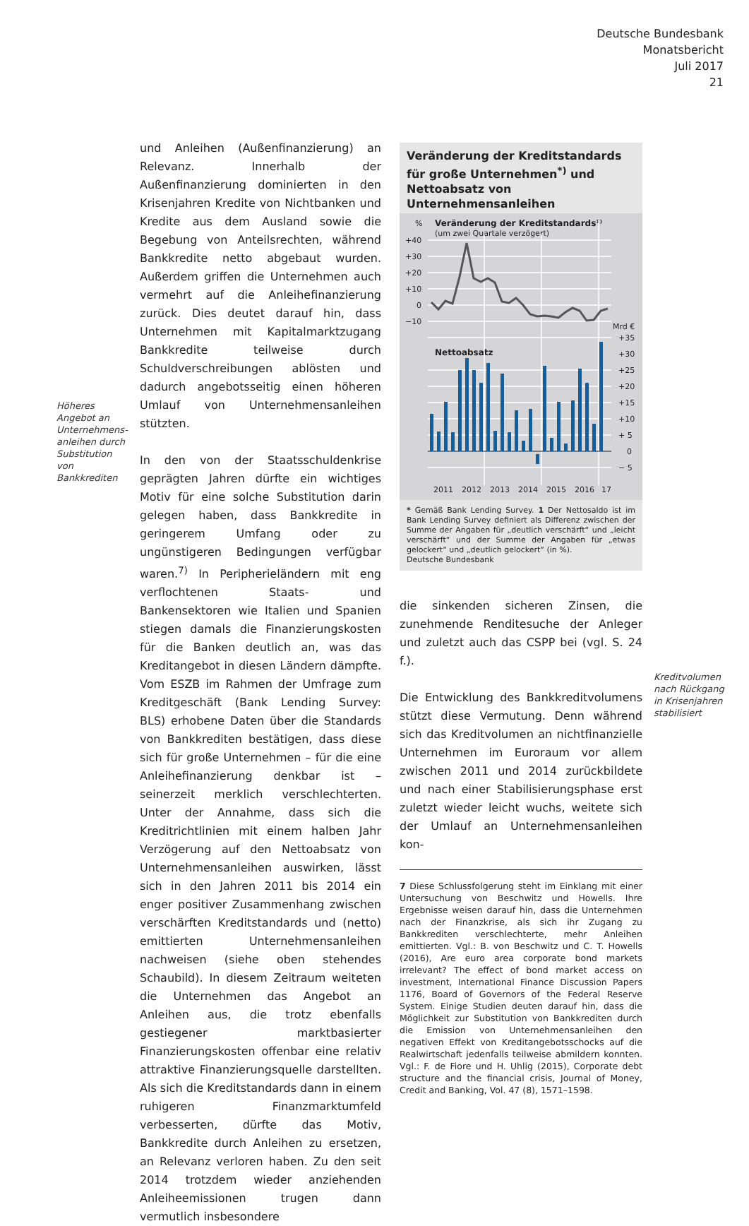Deutsche Bundesbank
Monatsbericht
Juli 2017
21
und Anleihen (Außenfinanzierung) an Relevanz. Innerhalb der Außenfinanzierung dominierten in den Krisenjahren Kredite von Nichtbanken und Kredite aus dem Ausland sowie die Begebung von Anteilsrechten, während Bankkredite netto abgebaut wurden. Außerdem griffen die Unternehmen auch vermehrt auf die Anleihefinanzierung zurück. Dies deutet darauf hin, dass Unternehmen mit Kapitalmarktzugang Bankkredite teilweise durch Schuldverschreibungen ablösten und dadurch angebotsseitig einen höheren Umlauf von Unternehmensanleihen stützten.
In den von der Staatsschuldenkrise geprägten Jahren dürfte ein wichtiges Motiv für eine solche Substitution darin gelegen haben, dass Bankkredite in geringerem Umfang oder zu ungünstigeren Bedingungen verfügbar waren.<sup>7)</sup> In Peripherieländern mit eng verflochtenen Staats- und Bankensektoren wie Italien und Spanien stiegen damals die Finanzierungskosten für die Banken deutlich an, was das Kreditangebot in diesen Ländern dämpfte. Vom ESZB im Rahmen der Umfrage zum Kreditgeschäft (Bank Lending Survey: BLS) erhobene Daten über die Standards von Bankkrediten bestätigen, dass diese sich für große Unternehmen – für die eine Anleihefinanzierung denkbar ist – seinerzeit merklich verschlechterten. Unter der Annahme, dass sich die Kreditrichtlinien mit einem halben Jahr Verzögerung auf den Nettoabsatz von Unternehmensanleihen auswirken, lässt sich in den Jahren 2011 bis 2014 ein enger positiver Zusammenhang zwischen verschärften Kreditstandards und (netto) emittierten Unternehmensanleihen nachweisen (siehe oben stehendes Schaubild). In diesem Zeitraum weiteten die Unternehmen das Angebot an Anleihen aus, die trotz ebenfalls gestiegener marktbasierter Finanzierungskosten offenbar eine relativ attraktive Finanzierungsquelle darstellten. Als sich die Kreditstandards dann in einem ruhigeren Finanzmarktumfeld verbesserten, dürfte das Motiv, Bankkredite durch Anleihen zu ersetzen, an Relevanz verloren haben. Zu den seit 2014 trotzdem wieder anziehenden Anleiheemissionen trugen dann vermutlich insbesondere
Höheres Angebot an Unternehmens­anleihen durch Substitution von Bankkrediten
Veränderung der Kreditstandards für große Unternehmen<sup>*)</sup> und Nettoabsatz von Unternehmensanleihen
%
Veränderung der Kreditstandards¹⁾
(um zwei Quartale verzögert)
+40
+30
+20
+10
0
−10
Mrd €
+35
+30
+25
+20
+15
+10
+ 5
0
− 5
Nettoabsatz
2011
2012
2013
2014
2015
2016
17
* Gemäß Bank Lending Survey. 1 Der Nettosaldo ist im Bank Lending Survey definiert als Differenz zwischen der Summe der Angaben für „deutlich verschärft“ und „leicht verschärft“ und der Summe der Angaben für „etwas gelockert“ und „deutlich gelockert“ (in %).
Deutsche Bundesbank
die sinkenden sicheren Zinsen, die zunehmende Renditesuche der Anleger und zuletzt auch das CSPP bei (vgl. S. 24 f.).
Die Entwicklung des Bankkreditvolumens stützt diese Vermutung. Denn während sich das Kreditvolumen an nichtfinanzielle Unternehmen im Euroraum vor allem zwischen 2011 und 2014 zurückbildete und nach einer Stabilisierungsphase erst zuletzt wieder leicht wuchs, weitete sich der Umlauf an Unternehmensanleihen kon-
7 Diese Schlussfolgerung steht im Einklang mit einer Untersuchung von Beschwitz und Howells. Ihre Ergebnisse weisen darauf hin, dass die Unternehmen nach der Finanzkrise, als sich ihr Zugang zu Bankkrediten verschlechterte, mehr Anleihen emittierten. Vgl.: B. von Beschwitz und C. T. Howells (2016), Are euro area corporate bond markets irrelevant? The effect of bond market access on investment, International Finance Discussion Papers 1176, Board of Governors of the Federal Reserve System. Einige Studien deuten darauf hin, dass die Möglichkeit zur Substitution von Bankkrediten durch die Emission von Unternehmensanleihen den negativen Effekt von Kreditangebotsschocks auf die Realwirtschaft jedenfalls teilweise abmildern konnten. Vgl.: F. de Fiore und H. Uhlig (2015), Corporate debt structure and the financial crisis, Journal of Money, Credit and Banking, Vol. 47 (8), 1571–1598.
Kreditvolumen nach Rückgang in Krisenjahren stabilisiert